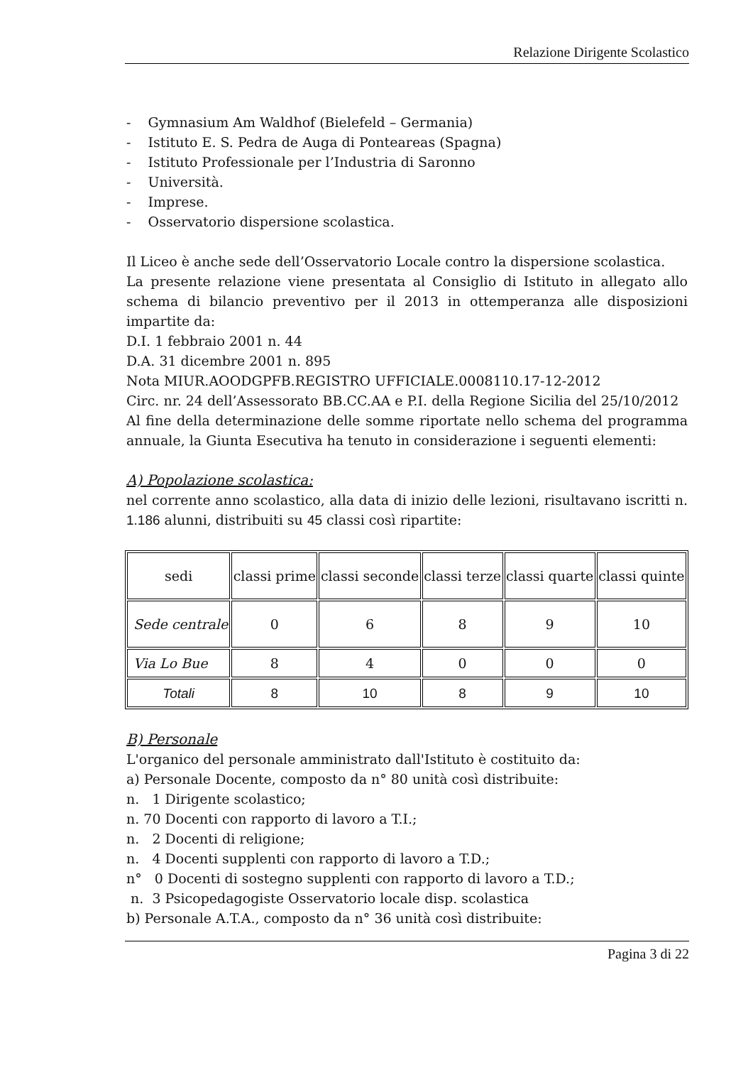Relazione Dirigente Scolastico
- Gymnasium Am Waldhof (Bielefeld – Germania)
- Istituto E. S. Pedra de Auga di Ponteareas (Spagna)
- Istituto Professionale per l’Industria di Saronno
- Università.
- Imprese.
- Osservatorio dispersione scolastica.
Il Liceo è anche sede dell’Osservatorio Locale contro la dispersione scolastica.
La presente relazione viene presentata al Consiglio di Istituto in allegato allo schema di bilancio preventivo per il 2013 in ottemperanza alle disposizioni impartite da:
D.I. 1 febbraio 2001 n. 44
D.A. 31 dicembre 2001 n. 895
Nota MIUR.AOODGPFB.REGISTRO UFFICIALE.0008110.17-12-2012
Circ. nr. 24 dell’Assessorato BB.CC.AA e P.I. della Regione Sicilia del 25/10/2012
Al fine della determinazione delle somme riportate nello schema del programma annuale, la Giunta Esecutiva ha tenuto in considerazione i seguenti elementi:
A) Popolazione scolastica:
nel corrente anno scolastico, alla data di inizio delle lezioni, risultavano iscritti n. 1.186 alunni, distribuiti su 45 classi così ripartite:
| sedi | classi prime | classi seconde | classi terze | classi quarte | classi quinte |
| Sede centrale | 0 | 6 | 8 | 9 | 10 |
| Via Lo Bue | 8 | 4 | 0 | 0 | 0 |
| Totali | 8 | 10 | 8 | 9 | 10 |
B) Personale
L'organico del personale amministrato dall'Istituto è costituito da:
a) Personale Docente, composto da n° 80 unità così distribuite:
n. 1 Dirigente scolastico;
n. 70 Docenti con rapporto di lavoro a T.I.;
n. 2 Docenti di religione;
n. 4 Docenti supplenti con rapporto di lavoro a T.D.;
n° 0 Docenti di sostegno supplenti con rapporto di lavoro a T.D.;
n. 3 Psicopedagogiste Osservatorio locale disp. scolastica
b) Personale A.T.A., composto da n° 36 unità così distribuite:
Pagina 3 di 22